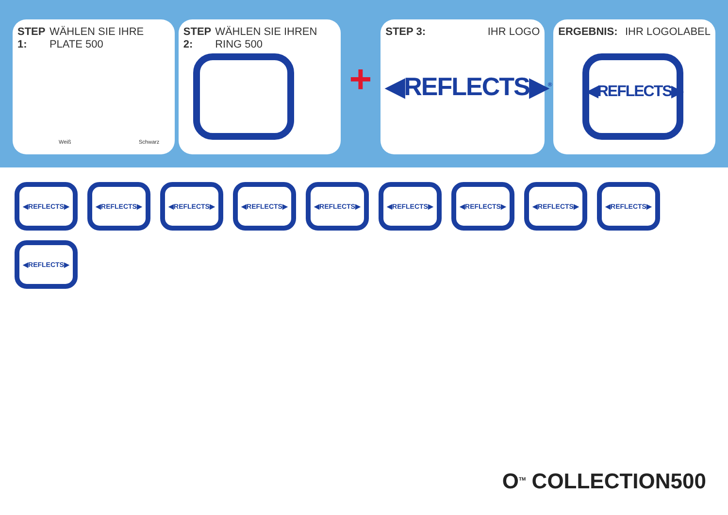STEP 1: WÄHLEN SIE IHRE PLATE 500
Weiß Schwarz
STEP 2: WÄHLEN SIE IHREN RING 500
+
STEP 3: IHR LOGO
◀REFLECTS▶<sup>®</sup>
ERGEBNIS: IHR LOGOLABEL
◀REFLECTS▶
◀REFLECTS▶
◀REFLECTS▶
◀REFLECTS▶
◀REFLECTS▶
◀REFLECTS▶
◀REFLECTS▶
◀REFLECTS▶
◀REFLECTS▶
◀REFLECTS▶
◀REFLECTS▶
O<sup>TM</sup> COLLECTION500